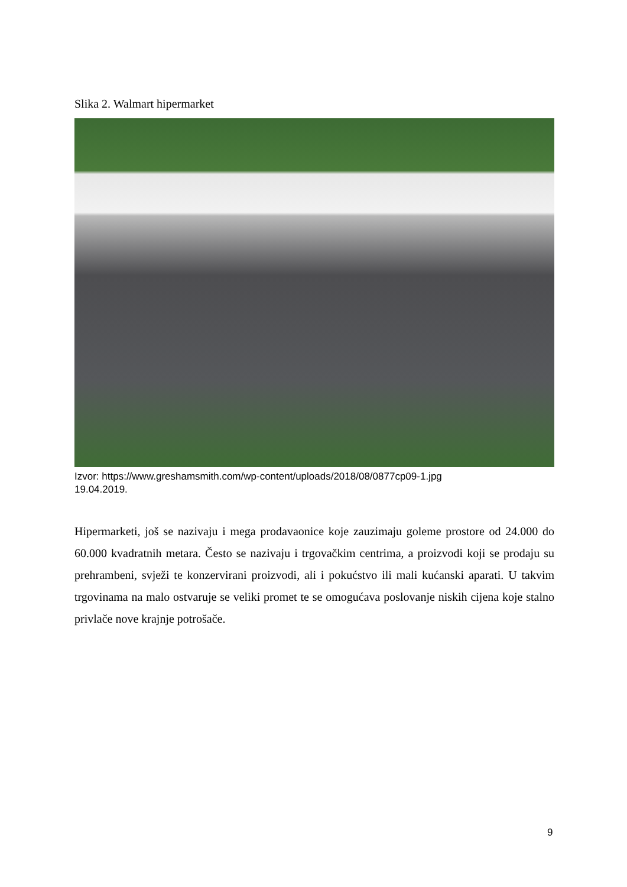Slika 2. Walmart hipermarket
Izvor: https://www.greshamsmith.com/wp-content/uploads/2018/08/0877cp09-1.jpg
19.04.2019.
Hipermarketi, još se nazivaju i mega prodavaonice koje zauzimaju goleme prostore od 24.000 do 60.000 kvadratnih metara. Često se nazivaju i trgovačkim centrima, a proizvodi koji se prodaju su prehrambeni, svježi te konzervirani proizvodi, ali i pokućstvo ili mali kućanski aparati. U takvim trgovinama na malo ostvaruje se veliki promet te se omogućava poslovanje niskih cijena koje stalno privlače nove krajnje potrošače.
9